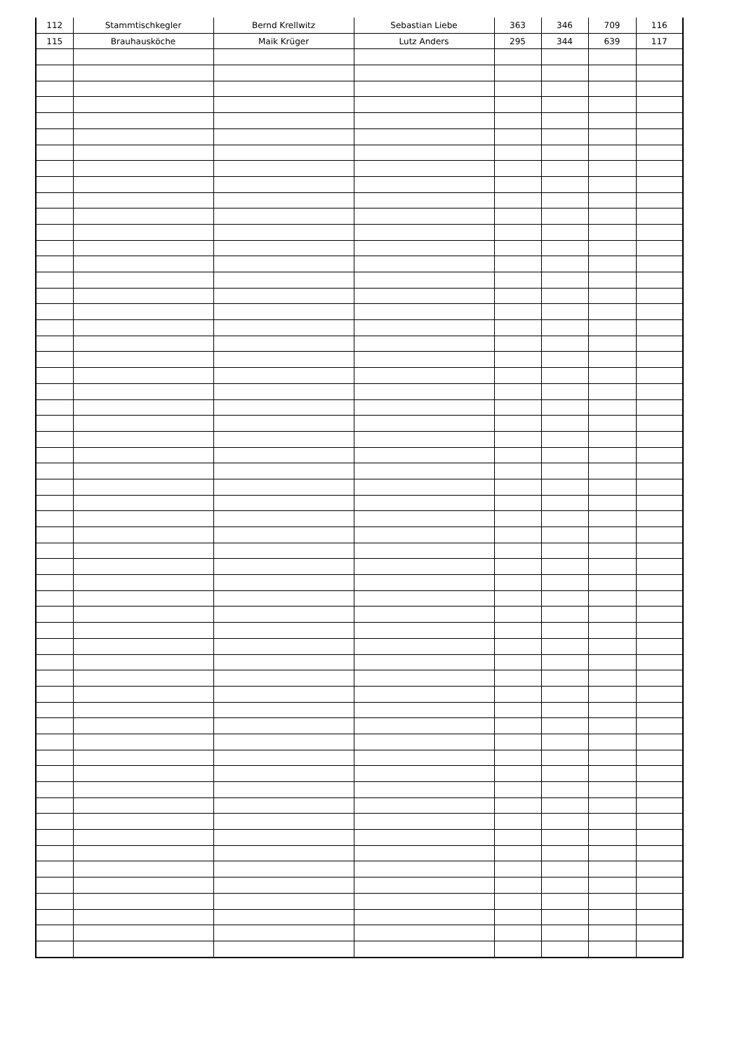| 112 | Stammtischkegler | Bernd Krellwitz | Sebastian Liebe | 363 | 346 | 709 | 116 |
| 115 | Brauhausköche | Maik Krüger | Lutz Anders | 295 | 344 | 639 | 117 |